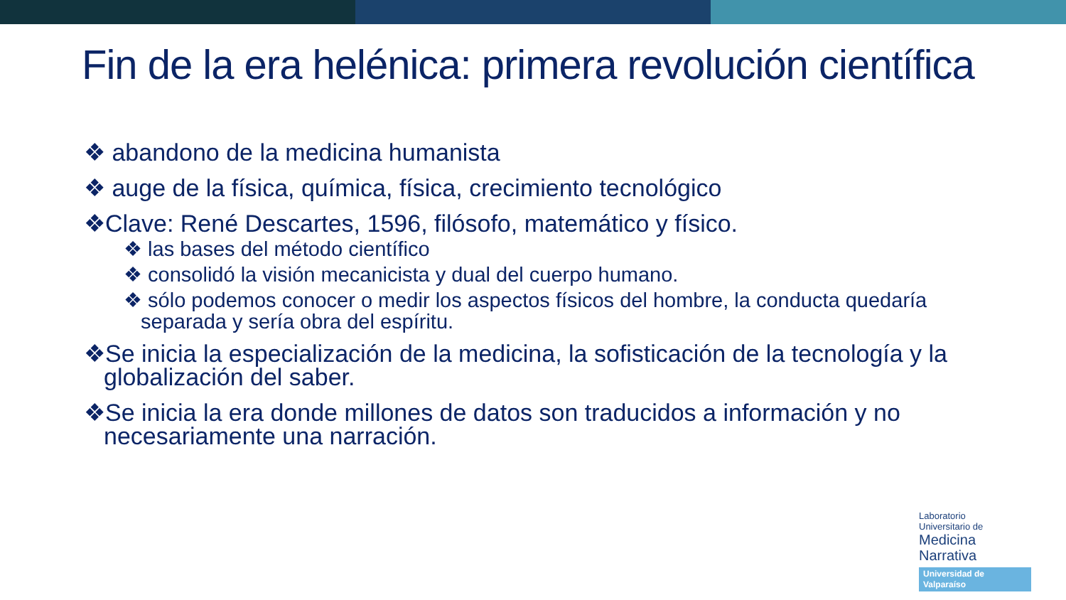Fin de la era helénica: primera revolución científica
❖ abandono de la medicina humanista
❖ auge de la física, química, física, crecimiento tecnológico
❖Clave: René Descartes, 1596, filósofo, matemático y físico.
❖ las bases del método científico
❖ consolidó la visión mecanicista y dual del cuerpo humano.
❖ sólo podemos conocer o medir los aspectos físicos del hombre, la conducta quedaría separada y sería obra del espíritu.
❖Se inicia la especialización de la medicina, la sofisticación de la tecnología y la globalización del saber.
❖Se inicia la era donde millones de datos son traducidos a información y no necesariamente una narración.
Laboratorio
Universitario de
Medicina
Narrativa
Universidad de Valparaíso